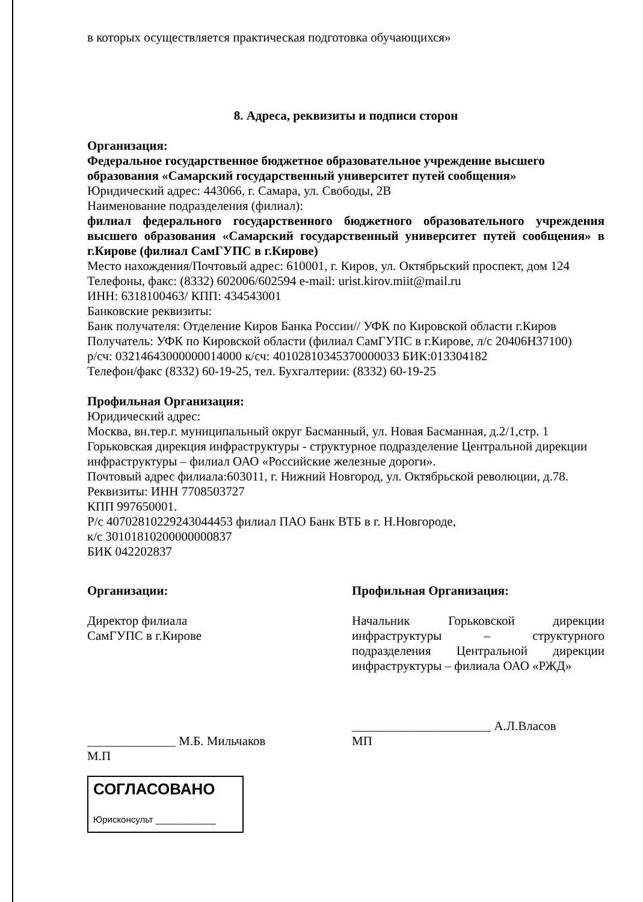в которых осуществляется практическая подготовка обучающихся»
8. Адреса, реквизиты и подписи сторон
Организация:
Федеральное государственное бюджетное образовательное учреждение высшего образования «Самарский государственный университет путей сообщения»
Юридический адрес: 443066, г. Самара, ул. Свободы, 2В
Наименование подразделения (филиал):
филиал федерального государственного бюджетного образовательного учреждения высшего образования «Самарский государственный университет путей сообщения» в г.Кирове (филиал СамГУПС в г.Кирове)
Место нахождения/Почтовый адрес: 610001, г. Киров, ул. Октябрьский проспект, дом 124
Телефоны, факс: (8332) 602006/602594 e-mail: urist.kirov.miit@mail.ru
ИНН: 6318100463/ КПП: 434543001
Банковские реквизиты:
Банк получателя: Отделение Киров Банка России// УФК по Кировской области г.Киров
Получатель: УФК по Кировской области (филиал СамГУПС в г.Кирове, л/с 20406Н37100)
р/сч: 03214643000000014000 к/сч: 40102810345370000033 БИК:013304182
Телефон/факс (8332) 60-19-25, тел. Бухгалтерии: (8332) 60-19-25
Профильная Организация:
Юридический адрес:
Москва, вн.тер.г. муниципальный округ Басманный, ул. Новая Басманная, д.2/1,стр. 1
Горьковская дирекция инфраструктуры - структурное подразделение Центральной дирекции инфраструктуры – филиал ОАО «Российские железные дороги».
Почтовый адрес филиала:603011, г. Нижний Новгород, ул. Октябрьской революции, д.78.
Реквизиты: ИНН 7708503727
КПП 997650001.
Р/с 40702810229243044453 филиал ПАО Банк ВТБ в г. Н.Новгороде,
к/с 30101810200000000837
БИК 042202837
Организации:
Директор филиала
СамГУПС в г.Кирове
______________ М.Б. Мильчаков
М.П
СОГЛАСОВАНО
Юрисконсульт ____________
Профильная Организация:
Начальник Горьковской дирекции инфраструктуры – структурного подразделения Центральной дирекции инфраструктуры – филиала ОАО «РЖД»
______________________ А.Л.Власов
МП